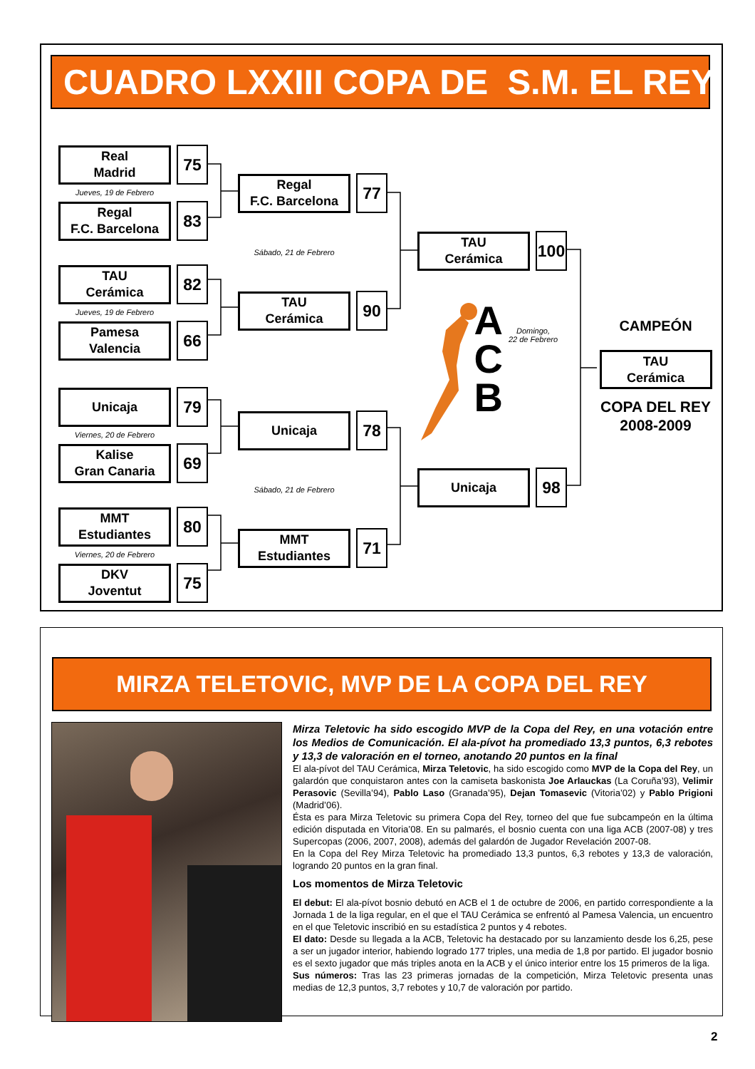CUADRO LXXIII COPA DE S.M. EL REY
Real
Madrid
75
Jueves, 19 de Febrero
Regal
F.C. Barcelona
83
TAU
Cerámica
82
Jueves, 19 de Febrero
Pamesa
Valencia
66
Unicaja
79
Viernes, 20 de Febrero
Kalise
Gran Canaria
69
MMT
Estudiantes
80
Viernes, 20 de Febrero
DKV
Joventut
75
Regal
F.C. Barcelona
77
Sábado, 21 de Febrero
TAU
Cerámica
90
Unicaja
78
Sábado, 21 de Febrero
MMT
Estudiantes
71
TAU
Cerámica
100
A
C
B
Domingo,
22 de Febrero
Unicaja
98
CAMPEÓN
TAU
Cerámica
COPA DEL REY
2008-2009
MIRZA TELETOVIC, MVP DE LA COPA DEL REY
Mirza Teletovic ha sido escogido MVP de la Copa del Rey, en una votación entre los Medios de Comunicación. El ala-pívot ha promediado 13,3 puntos, 6,3 rebotes y 13,3 de valoración en el torneo, anotando 20 puntos en la final
El ala-pívot del TAU Cerámica, Mirza Teletovic, ha sido escogido como MVP de la Copa del Rey, un galardón que conquistaron antes con la camiseta baskonista Joe Arlauckas (La Coruña’93), Velimir Perasovic (Sevilla’94), Pablo Laso (Granada’95), Dejan Tomasevic (Vitoria’02) y Pablo Prigioni (Madrid’06).
Ésta es para Mirza Teletovic su primera Copa del Rey, torneo del que fue subcampeón en la última edición disputada en Vitoria’08. En su palmarés, el bosnio cuenta con una liga ACB (2007-08) y tres Supercopas (2006, 2007, 2008), además del galardón de Jugador Revelación 2007-08.
En la Copa del Rey Mirza Teletovic ha promediado 13,3 puntos, 6,3 rebotes y 13,3 de valoración, logrando 20 puntos en la gran final.
Los momentos de Mirza Teletovic
El debut: El ala-pívot bosnio debutó en ACB el 1 de octubre de 2006, en partido correspondiente a la Jornada 1 de la liga regular, en el que el TAU Cerámica se enfrentó al Pamesa Valencia, un encuentro en el que Teletovic inscribió en su estadística 2 puntos y 4 rebotes.
El dato: Desde su llegada a la ACB, Teletovic ha destacado por su lanzamiento desde los 6,25, pese a ser un jugador interior, habiendo logrado 177 triples, una media de 1,8 por partido. El jugador bosnio es el sexto jugador que más triples anota en la ACB y el único interior entre los 15 primeros de la liga.
Sus números: Tras las 23 primeras jornadas de la competición, Mirza Teletovic presenta unas medias de 12,3 puntos, 3,7 rebotes y 10,7 de valoración por partido.
2